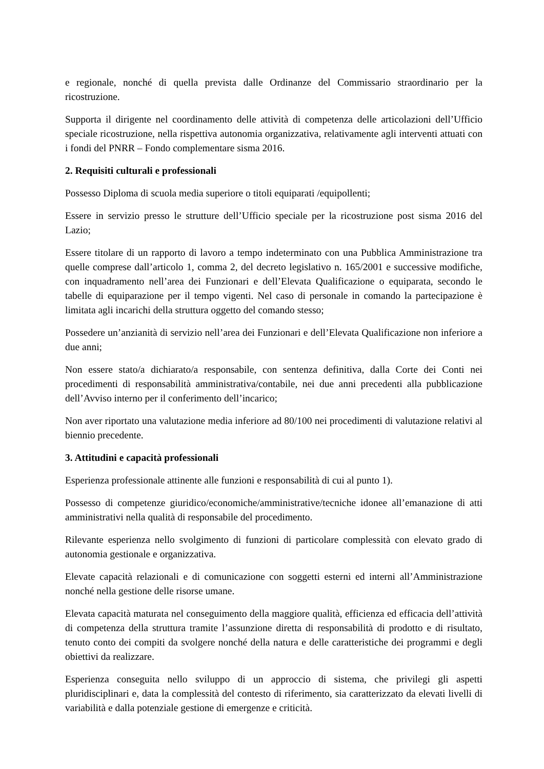e regionale, nonché di quella prevista dalle Ordinanze del Commissario straordinario per la ricostruzione.
Supporta il dirigente nel coordinamento delle attività di competenza delle articolazioni dell’Ufficio speciale ricostruzione, nella rispettiva autonomia organizzativa, relativamente agli interventi attuati con i fondi del PNRR – Fondo complementare sisma 2016.
2. Requisiti culturali e professionali
Possesso Diploma di scuola media superiore o titoli equiparati /equipollenti;
Essere in servizio presso le strutture dell’Ufficio speciale per la ricostruzione post sisma 2016 del Lazio;
Essere titolare di un rapporto di lavoro a tempo indeterminato con una Pubblica Amministrazione tra quelle comprese dall’articolo 1, comma 2, del decreto legislativo n. 165/2001 e successive modifiche, con inquadramento nell’area dei Funzionari e dell’Elevata Qualificazione o equiparata, secondo le tabelle di equiparazione per il tempo vigenti. Nel caso di personale in comando la partecipazione è limitata agli incarichi della struttura oggetto del comando stesso;
Possedere un’anzianità di servizio nell’area dei Funzionari e dell’Elevata Qualificazione non inferiore a due anni;
Non essere stato/a dichiarato/a responsabile, con sentenza definitiva, dalla Corte dei Conti nei procedimenti di responsabilità amministrativa/contabile, nei due anni precedenti alla pubblicazione dell’Avviso interno per il conferimento dell’incarico;
Non aver riportato una valutazione media inferiore ad 80/100 nei procedimenti di valutazione relativi al biennio precedente.
3. Attitudini e capacità professionali
Esperienza professionale attinente alle funzioni e responsabilità di cui al punto 1).
Possesso di competenze giuridico/economiche/amministrative/tecniche idonee all’emanazione di atti amministrativi nella qualità di responsabile del procedimento.
Rilevante esperienza nello svolgimento di funzioni di particolare complessità con elevato grado di autonomia gestionale e organizzativa.
Elevate capacità relazionali e di comunicazione con soggetti esterni ed interni all’Amministrazione nonché nella gestione delle risorse umane.
Elevata capacità maturata nel conseguimento della maggiore qualità, efficienza ed efficacia dell’attività di competenza della struttura tramite l’assunzione diretta di responsabilità di prodotto e di risultato, tenuto conto dei compiti da svolgere nonché della natura e delle caratteristiche dei programmi e degli obiettivi da realizzare.
Esperienza conseguita nello sviluppo di un approccio di sistema, che privilegi gli aspetti pluridisciplinari e, data la complessità del contesto di riferimento, sia caratterizzato da elevati livelli di variabilità e dalla potenziale gestione di emergenze e criticità.